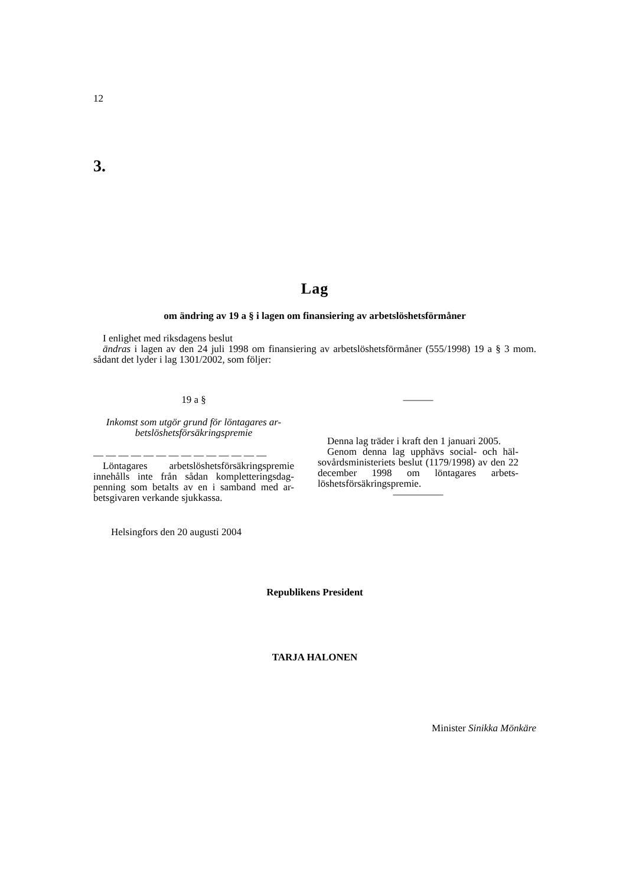12
3.
Lag
om ändring av 19 a § i lagen om finansiering av arbetslöshetsförmåner
I enlighet med riksdagens beslut
ändras i lagen av den 24 juli 1998 om finansiering av arbetslöshetsförmåner (555/1998) 19 a § 3 mom. sådant det lyder i lag 1301/2002, som följer:
19 a §
Inkomst som utgör grund för löntagares ar-betslöshetsförsäkringspremie
— — — — — — — — — — — — — —
Löntagares arbetslöshetsförsäkringspremie innehålls inte från sådan kompletteringsdag-penning som betalts av en i samband med ar-betsgivaren verkande sjukkassa.
———
Denna lag träder i kraft den 1 januari 2005.
Genom denna lag upphävs social- och häl-sovårdsministeriets beslut (1179/1998) av den 22 december 1998 om löntagares arbets-löshetsförsäkringspremie.
—————
Helsingfors den 20 augusti 2004
Republikens President
TARJA HALONEN
Minister Sinikka Mönkäre